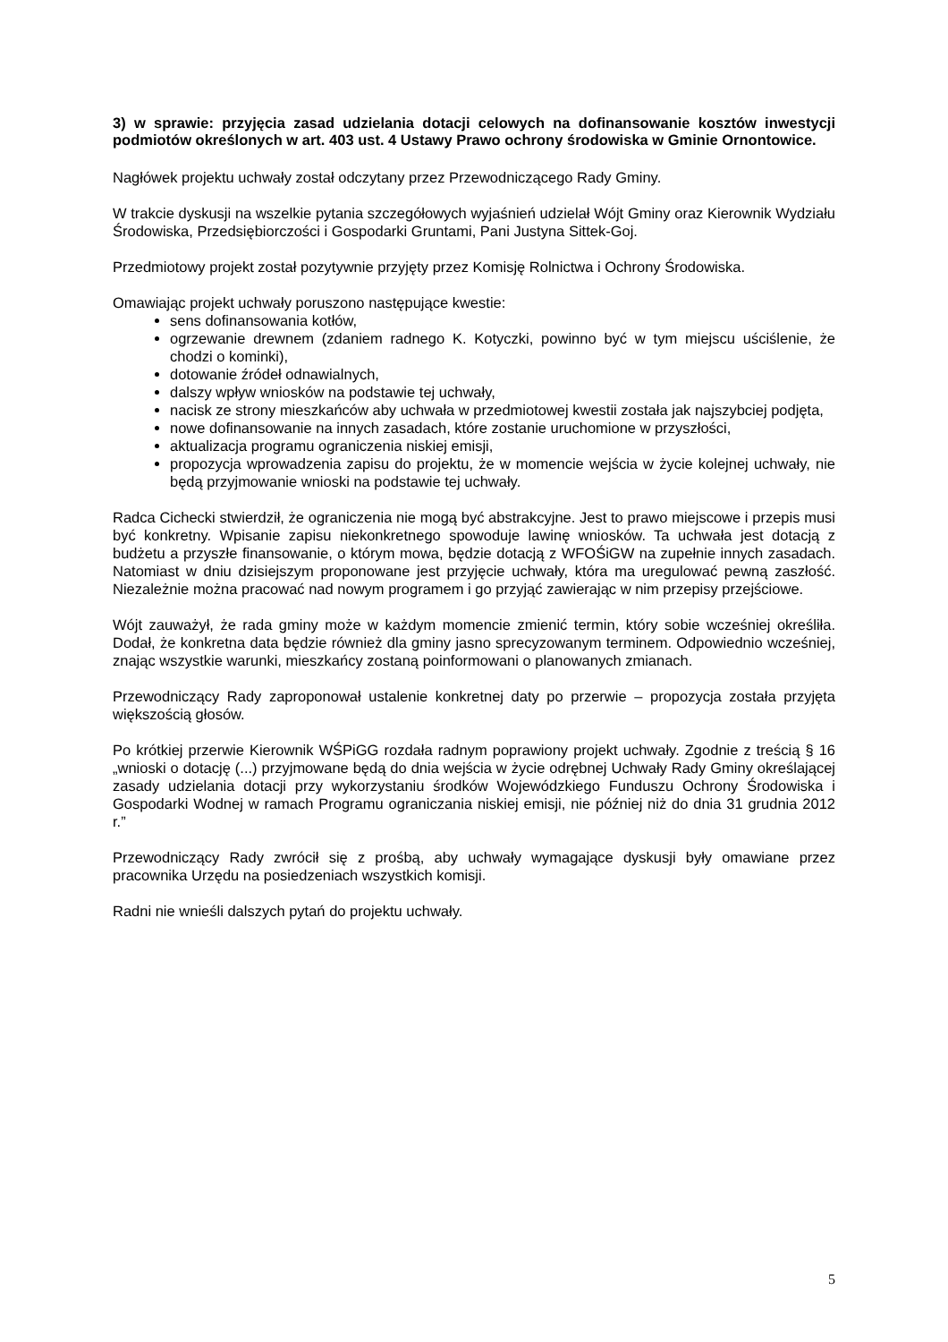3) w sprawie: przyjęcia zasad udzielania dotacji celowych na dofinansowanie kosztów inwestycji podmiotów określonych w art. 403 ust. 4 Ustawy Prawo ochrony środowiska w Gminie Ornontowice.
Nagłówek projektu uchwały został odczytany przez Przewodniczącego Rady Gminy.
W trakcie dyskusji na wszelkie pytania szczegółowych wyjaśnień udzielał Wójt Gminy oraz Kierownik Wydziału Środowiska, Przedsiębiorczości i Gospodarki Gruntami, Pani Justyna Sittek-Goj.
Przedmiotowy projekt został pozytywnie przyjęty przez Komisję Rolnictwa i Ochrony Środowiska.
Omawiając projekt uchwały poruszono następujące kwestie:
sens dofinansowania kotłów,
ogrzewanie drewnem (zdaniem radnego K. Kotyczki, powinno być w tym miejscu uściślenie, że chodzi o kominki),
dotowanie źródeł odnawialnych,
dalszy wpływ wniosków na podstawie tej uchwały,
nacisk ze strony mieszkańców aby uchwała w przedmiotowej kwestii została jak najszybciej podjęta,
nowe dofinansowanie na innych zasadach, które zostanie uruchomione w przyszłości,
aktualizacja programu ograniczenia niskiej emisji,
propozycja wprowadzenia zapisu do projektu, że w momencie wejścia w życie kolejnej uchwały, nie będą przyjmowanie wnioski na podstawie tej uchwały.
Radca Cichecki stwierdził, że ograniczenia nie mogą być abstrakcyjne. Jest to prawo miejscowe i przepis musi być konkretny. Wpisanie zapisu niekonkretnego spowoduje lawinę wniosków. Ta uchwała jest dotacją z budżetu a przyszłe finansowanie, o którym mowa, będzie dotacją z WFOŚiGW na zupełnie innych zasadach. Natomiast w dniu dzisiejszym proponowane jest przyjęcie uchwały, która ma uregulować pewną zaszłość. Niezależnie można pracować nad nowym programem i go przyjąć zawierając w nim przepisy przejściowe.
Wójt zauważył, że rada gminy może w każdym momencie zmienić termin, który sobie wcześniej określiła. Dodał, że konkretna data będzie również dla gminy jasno sprecyzowanym terminem. Odpowiednio wcześniej, znając wszystkie warunki, mieszkańcy zostaną poinformowani o planowanych zmianach.
Przewodniczący Rady zaproponował ustalenie konkretnej daty po przerwie – propozycja została przyjęta większością głosów.
Po krótkiej przerwie Kierownik WŚPiGG rozdała radnym poprawiony projekt uchwały. Zgodnie z treścią § 16 „wnioski o dotację (...) przyjmowane będą do dnia wejścia w życie odrębnej Uchwały Rady Gminy określającej zasady udzielania dotacji przy wykorzystaniu środków Wojewódzkiego Funduszu Ochrony Środowiska i Gospodarki Wodnej w ramach Programu ograniczania niskiej emisji, nie później niż do dnia 31 grudnia 2012 r.”
Przewodniczący Rady zwrócił się z prośbą, aby uchwały wymagające dyskusji były omawiane przez pracownika Urzędu na posiedzeniach wszystkich komisji.
Radni nie wnieśli dalszych pytań do projektu uchwały.
5